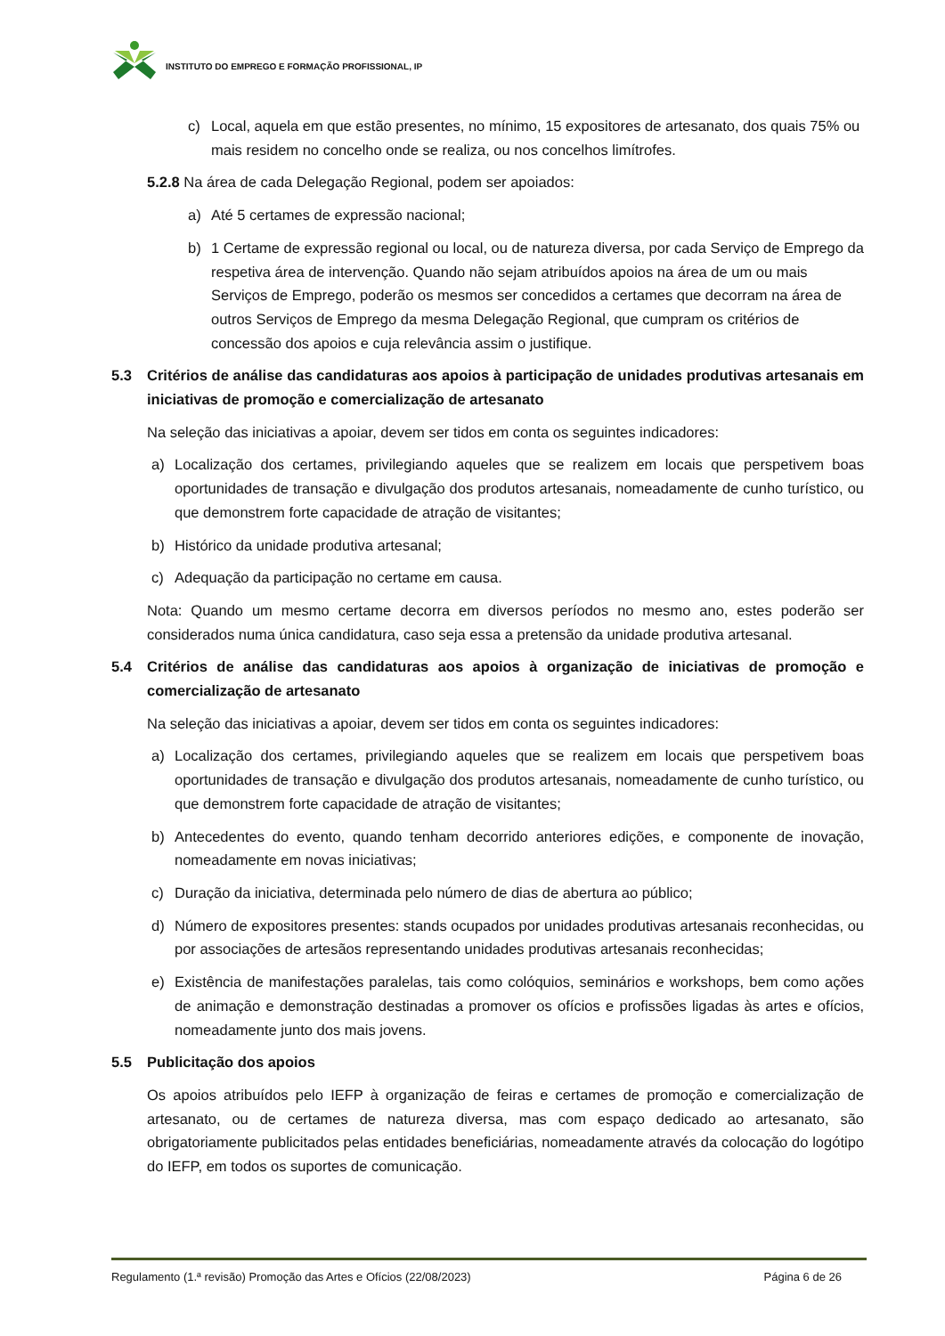INSTITUTO DO EMPREGO E FORMAÇÃO PROFISSIONAL, IP
c) Local, aquela em que estão presentes, no mínimo, 15 expositores de artesanato, dos quais 75% ou mais residem no concelho onde se realiza, ou nos concelhos limítrofes.
5.2.8 Na área de cada Delegação Regional, podem ser apoiados:
a) Até 5 certames de expressão nacional;
b) 1 Certame de expressão regional ou local, ou de natureza diversa, por cada Serviço de Emprego da respetiva área de intervenção. Quando não sejam atribuídos apoios na área de um ou mais Serviços de Emprego, poderão os mesmos ser concedidos a certames que decorram na área de outros Serviços de Emprego da mesma Delegação Regional, que cumpram os critérios de concessão dos apoios e cuja relevância assim o justifique.
5.3 Critérios de análise das candidaturas aos apoios à participação de unidades produtivas artesanais em iniciativas de promoção e comercialização de artesanato
Na seleção das iniciativas a apoiar, devem ser tidos em conta os seguintes indicadores:
a) Localização dos certames, privilegiando aqueles que se realizem em locais que perspetivem boas oportunidades de transação e divulgação dos produtos artesanais, nomeadamente de cunho turístico, ou que demonstrem forte capacidade de atração de visitantes;
b) Histórico da unidade produtiva artesanal;
c) Adequação da participação no certame em causa.
Nota: Quando um mesmo certame decorra em diversos períodos no mesmo ano, estes poderão ser considerados numa única candidatura, caso seja essa a pretensão da unidade produtiva artesanal.
5.4 Critérios de análise das candidaturas aos apoios à organização de iniciativas de promoção e comercialização de artesanato
Na seleção das iniciativas a apoiar, devem ser tidos em conta os seguintes indicadores:
a) Localização dos certames, privilegiando aqueles que se realizem em locais que perspetivem boas oportunidades de transação e divulgação dos produtos artesanais, nomeadamente de cunho turístico, ou que demonstrem forte capacidade de atração de visitantes;
b) Antecedentes do evento, quando tenham decorrido anteriores edições, e componente de inovação, nomeadamente em novas iniciativas;
c) Duração da iniciativa, determinada pelo número de dias de abertura ao público;
d) Número de expositores presentes: stands ocupados por unidades produtivas artesanais reconhecidas, ou por associações de artesãos representando unidades produtivas artesanais reconhecidas;
e) Existência de manifestações paralelas, tais como colóquios, seminários e workshops, bem como ações de animação e demonstração destinadas a promover os ofícios e profissões ligadas às artes e ofícios, nomeadamente junto dos mais jovens.
5.5 Publicitação dos apoios
Os apoios atribuídos pelo IEFP à organização de feiras e certames de promoção e comercialização de artesanato, ou de certames de natureza diversa, mas com espaço dedicado ao artesanato, são obrigatoriamente publicitados pelas entidades beneficiárias, nomeadamente através da colocação do logótipo do IEFP, em todos os suportes de comunicação.
Regulamento (1.ª revisão) Promoção das Artes e Ofícios (22/08/2023) Página 6 de 26